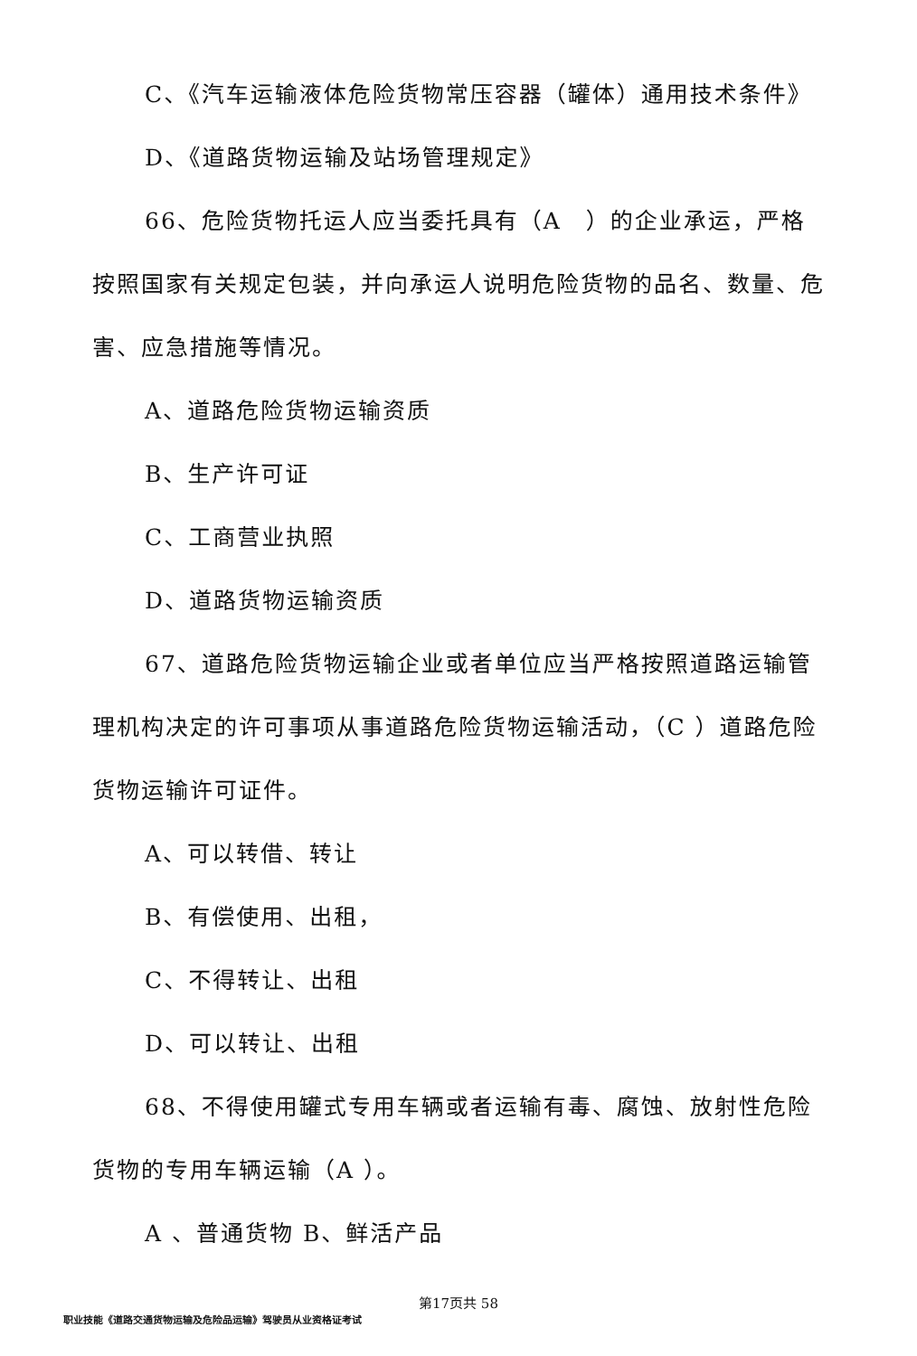C、《汽车运输液体危险货物常压容器（罐体）通用技术条件》
D、《道路货物运输及站场管理规定》
66、危险货物托运人应当委托具有（A　）的企业承运，严格按照国家有关规定包装，并向承运人说明危险货物的品名、数量、危害、应急措施等情况。
A、道路危险货物运输资质
B、生产许可证
C、工商营业执照
D、道路货物运输资质
67、道路危险货物运输企业或者单位应当严格按照道路运输管理机构决定的许可事项从事道路危险货物运输活动，（C ）道路危险货物运输许可证件。
A、可以转借、转让
B、有偿使用、出租，
C、不得转让、出租
D、可以转让、出租
68、不得使用罐式专用车辆或者运输有毒、腐蚀、放射性危险货物的专用车辆运输（A ）。
A 、普通货物 B、鲜活产品
第17页共 58
职业技能《道路交通货物运输及危险品运输》驾驶员从业资格证考试